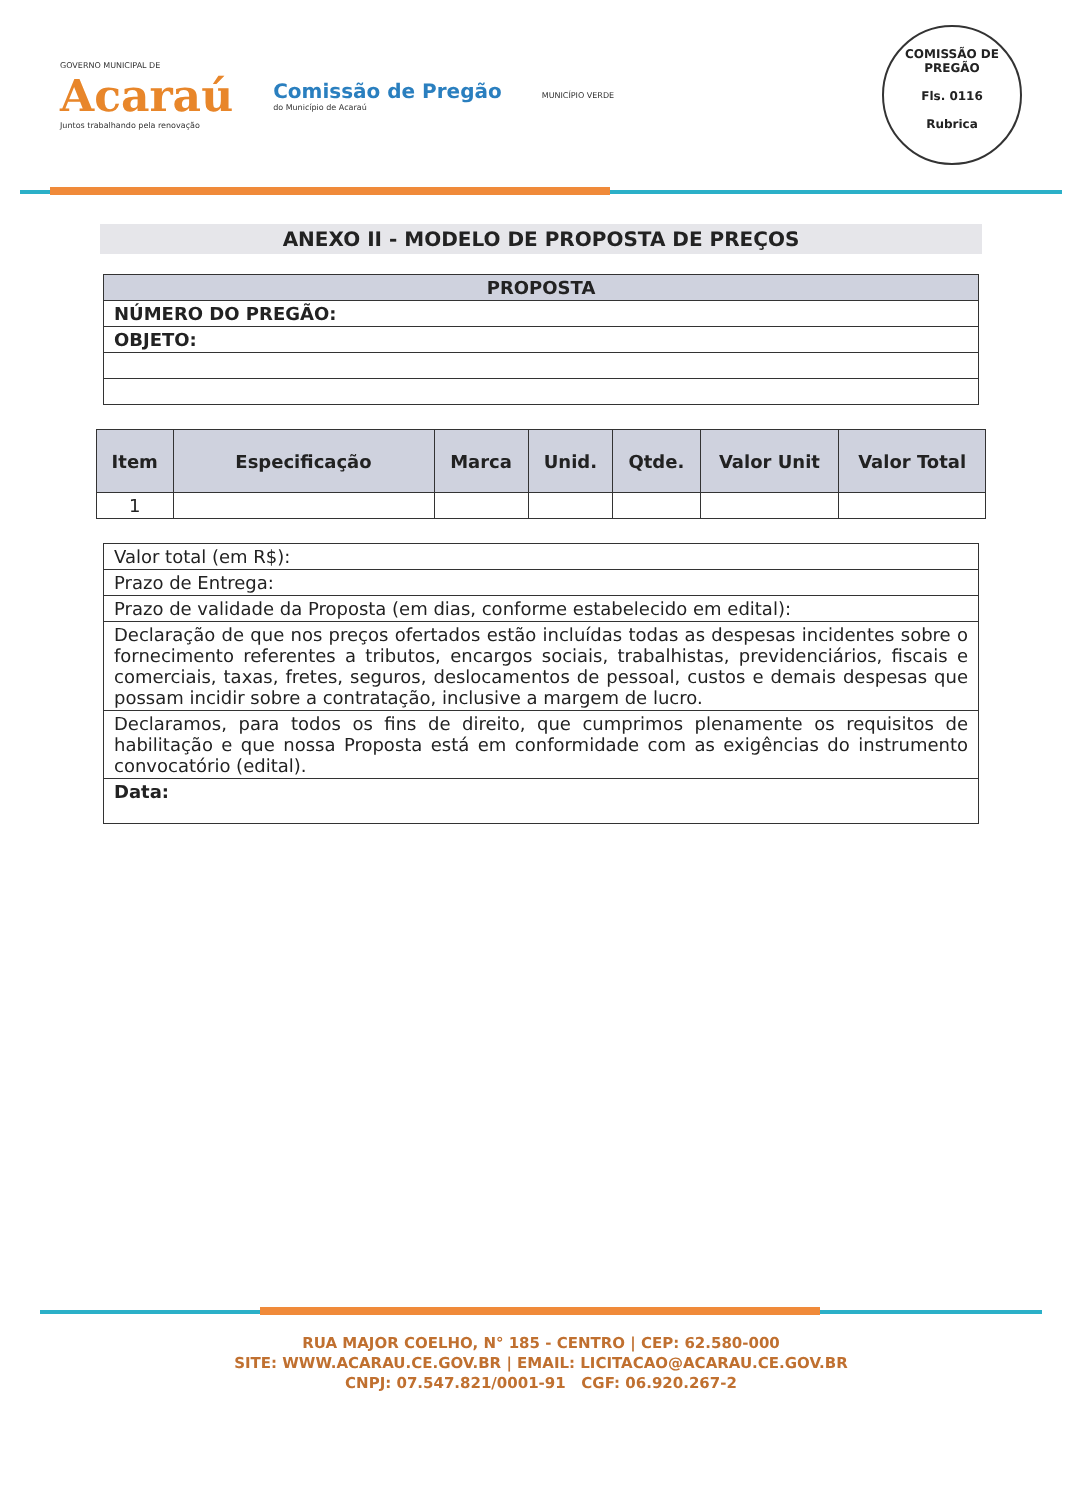GOVERNO MUNICIPAL DE
Acaraú
Juntos trabalhando pela renovação
Comissão de Pregão
do Município de Acaraú
MUNICÍPIO VERDE
COMISSÃO DE PREGÃO
Fls. 0116
Rubrica
ANEXO II - MODELO DE PROPOSTA DE PREÇOS
| PROPOSTA |
| --- |
| NÚMERO DO PREGÃO: |
| OBJETO: |
| Item | Especificação | Marca | Unid. | Qtde. | Valor Unit | Valor Total |
| --- | --- | --- | --- | --- | --- | --- |
| 1 | | | | | | |
| Valor total (em R$): |
| Prazo de Entrega: |
| Prazo de validade da Proposta (em dias, conforme estabelecido em edital): |
| Declaração de que nos preços ofertados estão incluídas todas as despesas incidentes sobre o fornecimento referentes a tributos, encargos sociais, trabalhistas, previdenciários, fiscais e comerciais, taxas, fretes, seguros, deslocamentos de pessoal, custos e demais despesas que possam incidir sobre a contratação, inclusive a margem de lucro. |
| Declaramos, para todos os fins de direito, que cumprimos plenamente os requisitos de habilitação e que nossa Proposta está em conformidade com as exigências do instrumento convocatório (edital). |
| Data: |
RUA MAJOR COELHO, N° 185 - CENTRO | CEP: 62.580-000
SITE: WWW.ACARAU.CE.GOV.BR | EMAIL: LICITACAO@ACARAU.CE.GOV.BR
CNPJ: 07.547.821/0001-91 CGF: 06.920.267-2